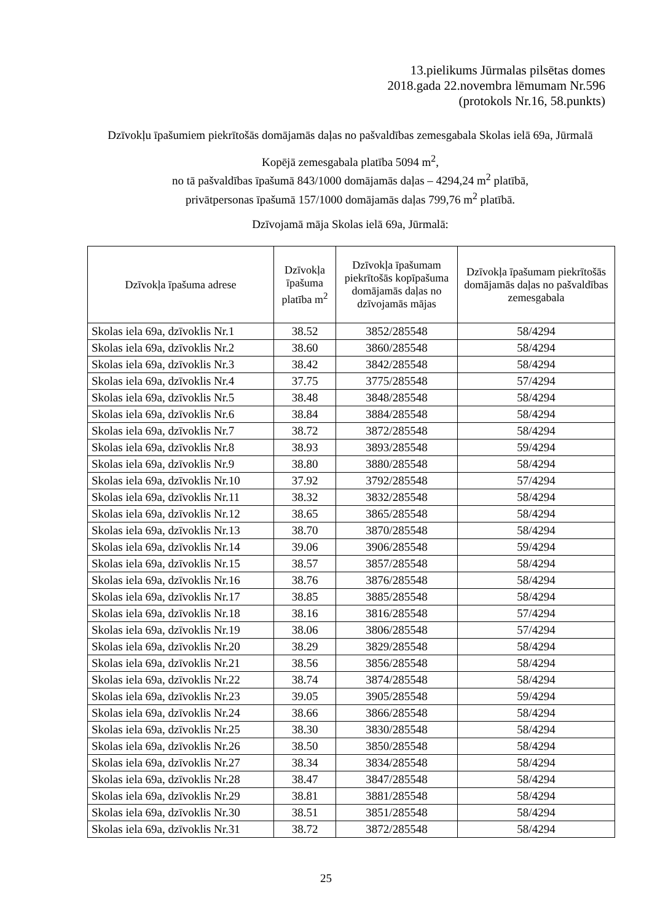13.pielikums Jūrmalas pilsētas domes
2018.gada 22.novembra lēmumam Nr.596
(protokols Nr.16, 58.punkts)
Dzīvokļu īpašumiem piekrītošās domājamās daļas no pašvaldības zemesgabala Skolas ielā 69a, Jūrmalā
Kopējā zemesgabala platība 5094 m<sup>2</sup>,
no tā pašvaldības īpašumā 843/1000 domājamās daļas – 4294,24 m<sup>2</sup> platībā,
privātpersonas īpašumā 157/1000 domājamās daļas 799,76 m<sup>2</sup> platībā.
Dzīvojamā māja Skolas ielā 69a, Jūrmalā:
| Dzīvokļa īpašuma adrese | Dzīvokļa īpašuma platība m<sup>2</sup> | Dzīvokļa īpašumam piekrītošās kopīpašuma domājamās daļas no dzīvojamās mājas | Dzīvokļa īpašumam piekrītošās domājamās daļas no pašvaldības zemesgabala |
| --- | --- | --- | --- |
| Skolas iela 69a, dzīvoklis Nr.1 | 38.52 | 3852/285548 | 58/4294 |
| Skolas iela 69a, dzīvoklis Nr.2 | 38.60 | 3860/285548 | 58/4294 |
| Skolas iela 69a, dzīvoklis Nr.3 | 38.42 | 3842/285548 | 58/4294 |
| Skolas iela 69a, dzīvoklis Nr.4 | 37.75 | 3775/285548 | 57/4294 |
| Skolas iela 69a, dzīvoklis Nr.5 | 38.48 | 3848/285548 | 58/4294 |
| Skolas iela 69a, dzīvoklis Nr.6 | 38.84 | 3884/285548 | 58/4294 |
| Skolas iela 69a, dzīvoklis Nr.7 | 38.72 | 3872/285548 | 58/4294 |
| Skolas iela 69a, dzīvoklis Nr.8 | 38.93 | 3893/285548 | 59/4294 |
| Skolas iela 69a, dzīvoklis Nr.9 | 38.80 | 3880/285548 | 58/4294 |
| Skolas iela 69a, dzīvoklis Nr.10 | 37.92 | 3792/285548 | 57/4294 |
| Skolas iela 69a, dzīvoklis Nr.11 | 38.32 | 3832/285548 | 58/4294 |
| Skolas iela 69a, dzīvoklis Nr.12 | 38.65 | 3865/285548 | 58/4294 |
| Skolas iela 69a, dzīvoklis Nr.13 | 38.70 | 3870/285548 | 58/4294 |
| Skolas iela 69a, dzīvoklis Nr.14 | 39.06 | 3906/285548 | 59/4294 |
| Skolas iela 69a, dzīvoklis Nr.15 | 38.57 | 3857/285548 | 58/4294 |
| Skolas iela 69a, dzīvoklis Nr.16 | 38.76 | 3876/285548 | 58/4294 |
| Skolas iela 69a, dzīvoklis Nr.17 | 38.85 | 3885/285548 | 58/4294 |
| Skolas iela 69a, dzīvoklis Nr.18 | 38.16 | 3816/285548 | 57/4294 |
| Skolas iela 69a, dzīvoklis Nr.19 | 38.06 | 3806/285548 | 57/4294 |
| Skolas iela 69a, dzīvoklis Nr.20 | 38.29 | 3829/285548 | 58/4294 |
| Skolas iela 69a, dzīvoklis Nr.21 | 38.56 | 3856/285548 | 58/4294 |
| Skolas iela 69a, dzīvoklis Nr.22 | 38.74 | 3874/285548 | 58/4294 |
| Skolas iela 69a, dzīvoklis Nr.23 | 39.05 | 3905/285548 | 59/4294 |
| Skolas iela 69a, dzīvoklis Nr.24 | 38.66 | 3866/285548 | 58/4294 |
| Skolas iela 69a, dzīvoklis Nr.25 | 38.30 | 3830/285548 | 58/4294 |
| Skolas iela 69a, dzīvoklis Nr.26 | 38.50 | 3850/285548 | 58/4294 |
| Skolas iela 69a, dzīvoklis Nr.27 | 38.34 | 3834/285548 | 58/4294 |
| Skolas iela 69a, dzīvoklis Nr.28 | 38.47 | 3847/285548 | 58/4294 |
| Skolas iela 69a, dzīvoklis Nr.29 | 38.81 | 3881/285548 | 58/4294 |
| Skolas iela 69a, dzīvoklis Nr.30 | 38.51 | 3851/285548 | 58/4294 |
| Skolas iela 69a, dzīvoklis Nr.31 | 38.72 | 3872/285548 | 58/4294 |
25